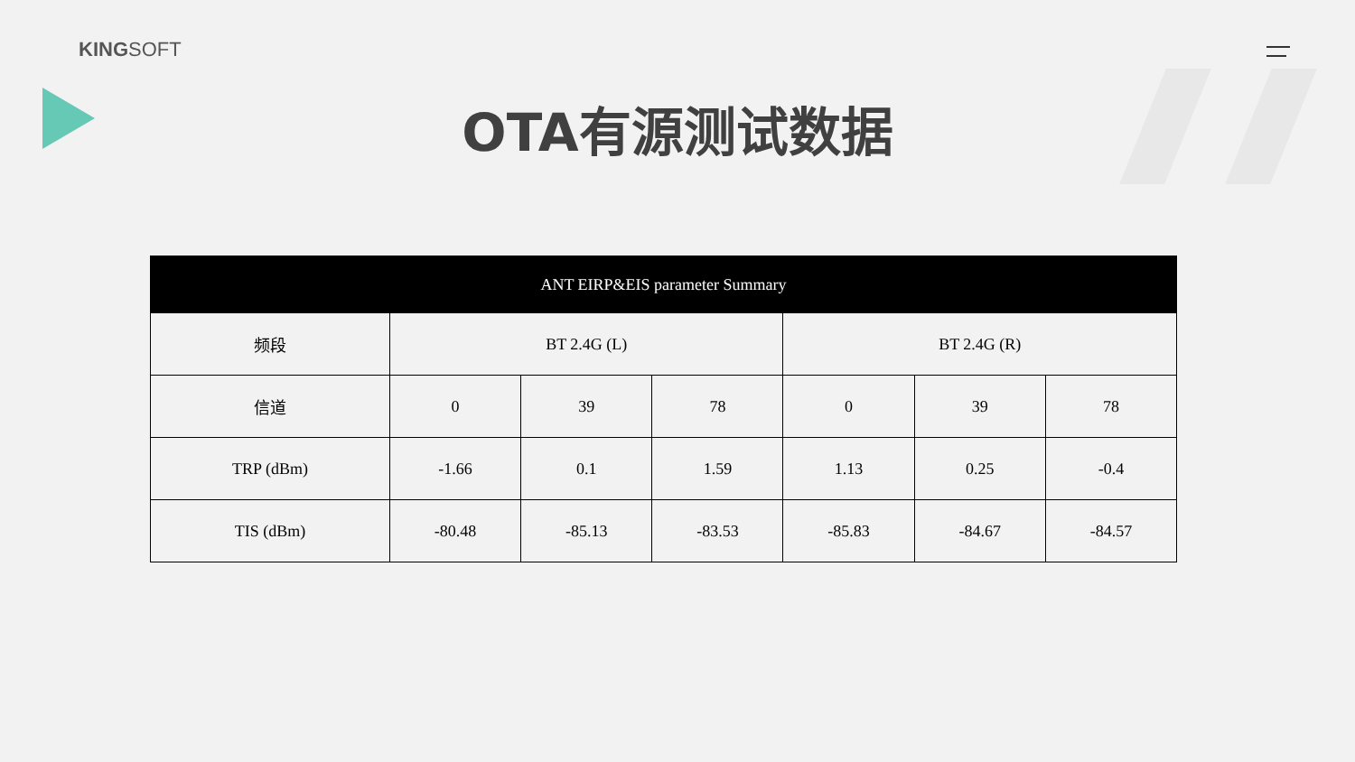KINGSOFT
OTA有源测试数据
| ANT EIRP&EIS parameter Summary | | | | | | |
| --- | --- | --- | --- | --- | --- | --- |
| 频段 | BT 2.4G (L) | | | BT 2.4G (R) | | |
| 信道 | 0 | 39 | 78 | 0 | 39 | 78 |
| TRP (dBm) | -1.66 | 0.1 | 1.59 | 1.13 | 0.25 | -0.4 |
| TIS (dBm) | -80.48 | -85.13 | -83.53 | -85.83 | -84.67 | -84.57 |